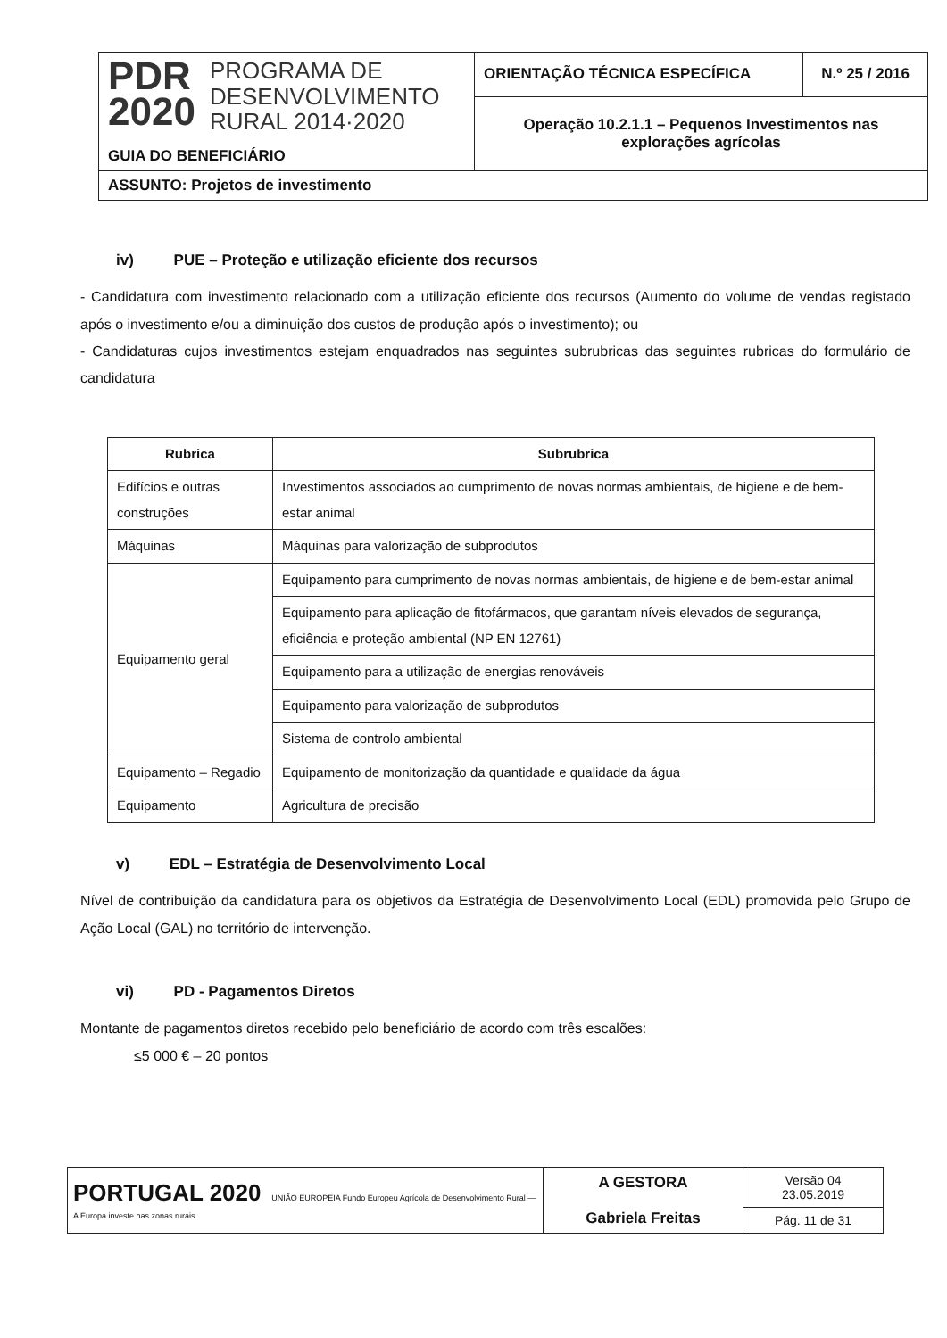| PDR 2020 PROGRAMA DE DESENVOLVIMENTO RURAL 2014·2020 GUIA DO BENEFICIÁRIO | ORIENTAÇÃO TÉCNICA ESPECÍFICA | N.º 25 / 2016 |
| | Operação 10.2.1.1 – Pequenos Investimentos nas explorações agrícolas | |
| ASSUNTO: Projetos de investimento | | |
iv) PUE – Proteção e utilização eficiente dos recursos
- Candidatura com investimento relacionado com a utilização eficiente dos recursos (Aumento do volume de vendas registado após o investimento e/ou a diminuição dos custos de produção após o investimento); ou
- Candidaturas cujos investimentos estejam enquadrados nas seguintes subrubricas das seguintes rubricas do formulário de candidatura
| Rubrica | Subrubrica |
| --- | --- |
| Edifícios e outras construções | Investimentos associados ao cumprimento de novas normas ambientais, de higiene e de bem-estar animal |
| Máquinas | Máquinas para valorização de subprodutos |
| Equipamento geral | Equipamento para cumprimento de novas normas ambientais, de higiene e de bem-estar animal |
| | Equipamento para aplicação de fitofármacos, que garantam níveis elevados de segurança, eficiência e proteção ambiental (NP EN 12761) |
| | Equipamento para a utilização de energias renováveis |
| | Equipamento para valorização de subprodutos |
| | Sistema de controlo ambiental |
| Equipamento – Regadio | Equipamento de monitorização da quantidade e qualidade da água |
| Equipamento | Agricultura de precisão |
v) EDL – Estratégia de Desenvolvimento Local
Nível de contribuição da candidatura para os objetivos da Estratégia de Desenvolvimento Local (EDL) promovida pelo Grupo de Ação Local (GAL) no território de intervenção.
vi) PD - Pagamentos Diretos
Montante de pagamentos diretos recebido pelo beneficiário de acordo com três escalões:
≤5 000 € – 20 pontos
| PORTUGAL 2020 UNIÃO EUROPEIA Fundo Europeu Agrícola de Desenvolvimento Rural — A Europa investe nas zonas rurais | A GESTORA Gabriela Freitas | Versão 04 23.05.2019 |
| | | Pág. 11 de 31 |